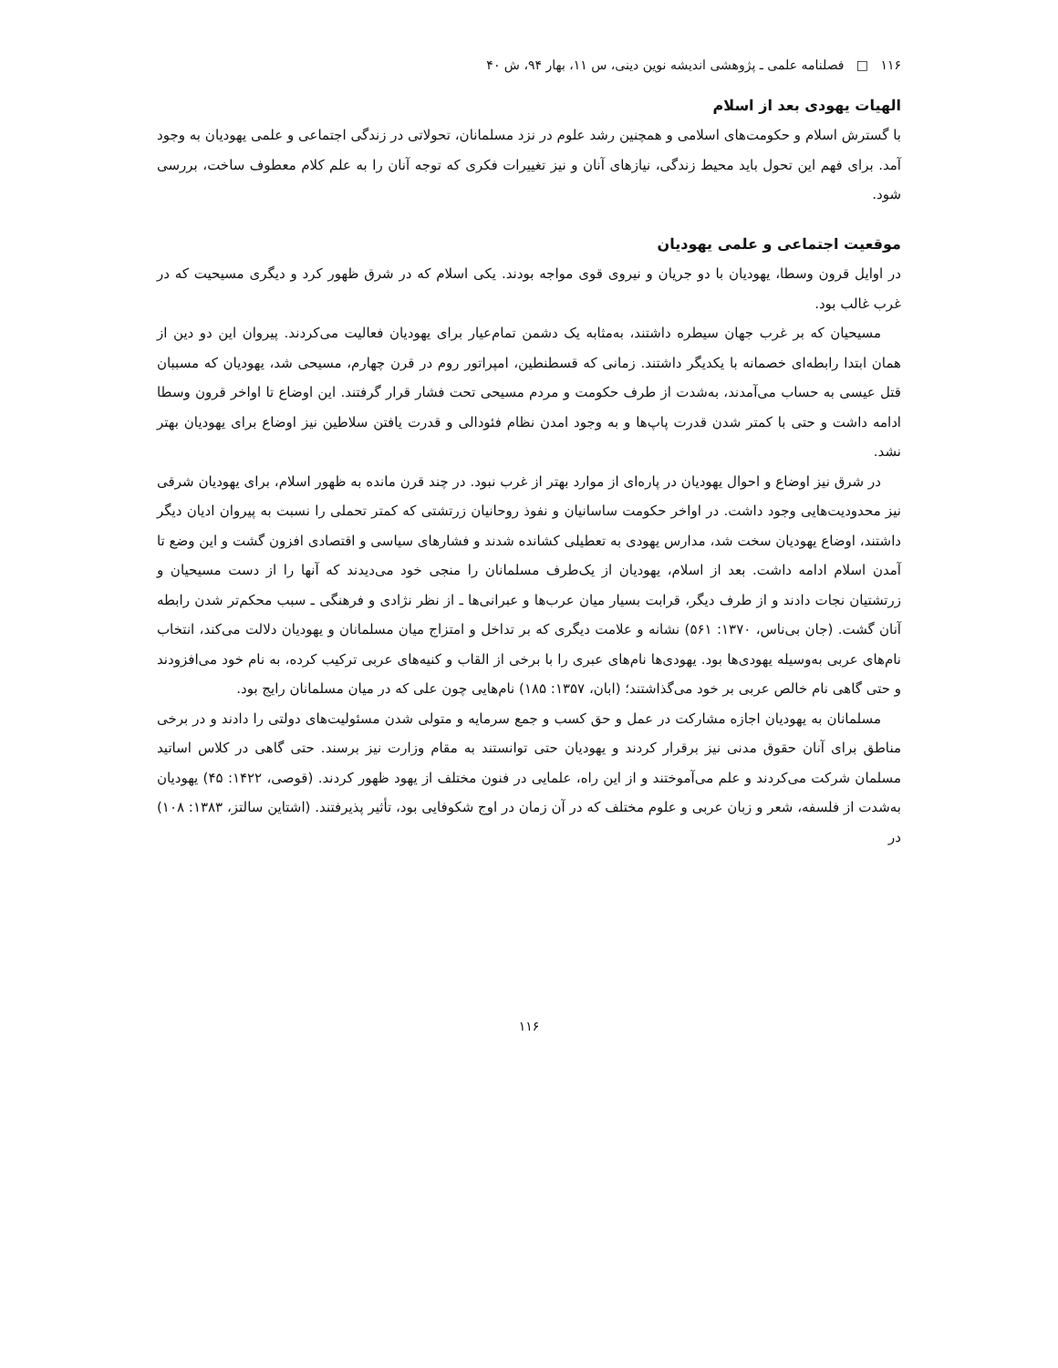۱۱۶ □ فصلنامه علمی ـ پژوهشی اندیشه نوین دینی، س ۱۱، بهار ۹۴، ش ۴۰
الهیات یهودی بعد از اسلام
با گسترش اسلام و حکومت‌های اسلامی و همچنین رشد علوم در نزد مسلمانان، تحولاتی در زندگی اجتماعی و علمی یهودیان به وجود آمد. برای فهم این تحول باید محیط زندگی، نیازهای آنان و نیز تغییرات فکری که توجه آنان را به علم کلام معطوف ساخت، بررسی شود.
موقعیت اجتماعی و علمی یهودیان
در اوایل قرون وسطا، یهودیان با دو جریان و نیروی قوی مواجه بودند. یکی اسلام که در شرق ظهور کرد و دیگری مسیحیت که در غرب غالب بود.
مسیحیان که بر غرب جهان سیطره داشتند، به‌مثابه یک دشمن تمام‌عیار برای یهودیان فعالیت می‌کردند. پیروان این دو دین از همان ابتدا رابطه‌ای خصمانه با یکدیگر داشتند. زمانی که قسطنطین، امپراتور روم در قرن چهارم، مسیحی شد، یهودیان که مسببان قتل عیسی به حساب می‌آمدند، به‌شدت از طرف حکومت و مردم مسیحی تحت فشار قرار گرفتند. این اوضاع تا اواخر قرون وسطا ادامه داشت و حتی با کمتر شدن قدرت پاپ‌ها و به وجود امدن نظام فئودالی و قدرت یافتن سلاطین نیز اوضاع برای یهودیان بهتر نشد.
در شرق نیز اوضاع و احوال یهودیان در پاره‌ای از موارد بهتر از غرب نبود. در چند قرن مانده به ظهور اسلام، برای یهودیان شرقی نیز محدودیت‌هایی وجود داشت. در اواخر حکومت ساسانیان و نفوذ روحانیان زرتشتی که کمتر تحملی را نسبت به پیروان ادیان دیگر داشتند، اوضاع یهودیان سخت شد، مدارس یهودی به تعطیلی کشانده شدند و فشارهای سیاسی و اقتصادی افزون گشت و این وضع تا آمدن اسلام ادامه داشت. بعد از اسلام، یهودیان از یک‌طرف مسلمانان را منجی خود می‌دیدند که آنها را از دست مسیحیان و زرتشتیان نجات دادند و از طرف دیگر، قرابت بسیار میان عرب‌ها و عبرانی‌ها ـ از نظر نژادی و فرهنگی ـ سبب محکم‌تر شدن رابطه آنان گشت. (جان بی‌ناس، ۱۳۷۰: ۵۶۱) نشانه و علامت دیگری که بر تداخل و امتزاج میان مسلمانان و یهودیان دلالت می‌کند، انتخاب نام‌های عربی به‌وسیله یهودی‌ها بود. یهودی‌ها نام‌های عبری را با برخی از القاب و کنیه‌های عربی ترکیب کرده، به نام خود می‌افزودند و حتی گاهی نام خالص عربی بر خود می‌گذاشتند؛ (ابان، ۱۳۵۷: ۱۸۵) نام‌هایی چون علی که در میان مسلمانان رایج بود.
مسلمانان به یهودیان اجازه مشارکت در عمل و حق کسب و جمع سرمایه و متولی شدن مسئولیت‌های دولتی را دادند و در برخی مناطق برای آنان حقوق مدنی نیز برقرار کردند و یهودیان حتی توانستند به مقام وزارت نیز برسند. حتی گاهی در کلاس اساتید مسلمان شرکت می‌کردند و علم می‌آموختند و از این راه، علمایی در فنون مختلف از یهود ظهور کردند. (قوصی، ۱۴۲۲: ۴۵) یهودیان به‌شدت از فلسفه، شعر و زبان عربی و علوم مختلف که در آن زمان در اوج شکوفایی بود، تأثیر پذیرفتند. (اشتاین سالتز، ۱۳۸۳: ۱۰۸) در
۱۱۶